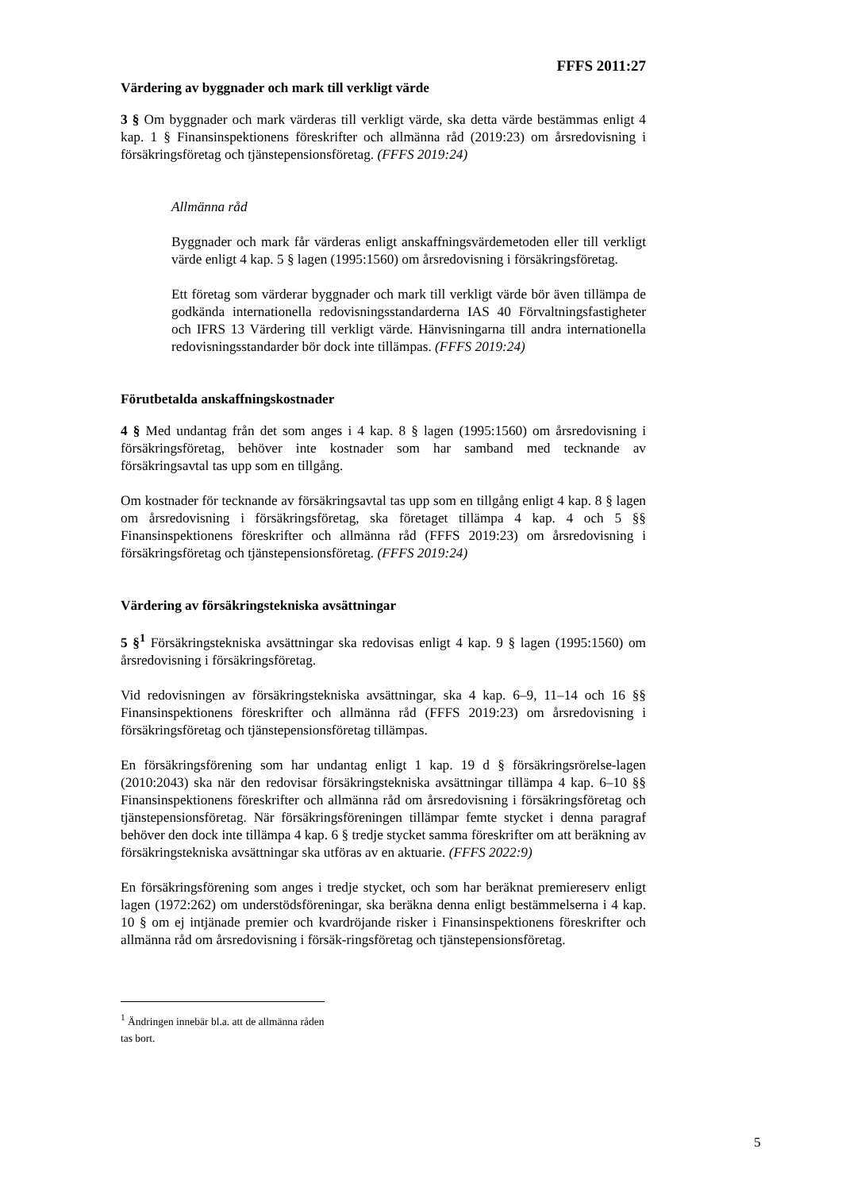FFFS 2011:27
Värdering av byggnader och mark till verkligt värde
3 § Om byggnader och mark värderas till verkligt värde, ska detta värde bestämmas enligt 4 kap. 1 § Finansinspektionens föreskrifter och allmänna råd (2019:23) om årsredovisning i försäkringsföretag och tjänstepensionsföretag. (FFFS 2019:24)
Allmänna råd
Byggnader och mark får värderas enligt anskaffningsvärdemetoden eller till verkligt värde enligt 4 kap. 5 § lagen (1995:1560) om årsredovisning i försäkringsföretag.
Ett företag som värderar byggnader och mark till verkligt värde bör även tillämpa de godkända internationella redovisningsstandarderna IAS 40 Förvaltningsfastigheter och IFRS 13 Värdering till verkligt värde. Hänvisningarna till andra internationella redovisningsstandarder bör dock inte tillämpas. (FFFS 2019:24)
Förutbetalda anskaffningskostnader
4 § Med undantag från det som anges i 4 kap. 8 § lagen (1995:1560) om årsredovisning i försäkringsföretag, behöver inte kostnader som har samband med tecknande av försäkringsavtal tas upp som en tillgång.
Om kostnader för tecknande av försäkringsavtal tas upp som en tillgång enligt 4 kap. 8 § lagen om årsredovisning i försäkringsföretag, ska företaget tillämpa 4 kap. 4 och 5 §§ Finansinspektionens föreskrifter och allmänna råd (FFFS 2019:23) om årsredovisning i försäkringsföretag och tjänstepensionsföretag. (FFFS 2019:24)
Värdering av försäkringstekniska avsättningar
5 §<sup>1</sup> Försäkringstekniska avsättningar ska redovisas enligt 4 kap. 9 § lagen (1995:1560) om årsredovisning i försäkringsföretag.
Vid redovisningen av försäkringstekniska avsättningar, ska 4 kap. 6–9, 11–14 och 16 §§ Finansinspektionens föreskrifter och allmänna råd (FFFS 2019:23) om årsredovisning i försäkringsföretag och tjänstepensionsföretag tillämpas.
En försäkringsförening som har undantag enligt 1 kap. 19 d § försäkringsrörelse-lagen (2010:2043) ska när den redovisar försäkringstekniska avsättningar tillämpa 4 kap. 6–10 §§ Finansinspektionens föreskrifter och allmänna råd om årsredovisning i försäkringsföretag och tjänstepensionsföretag. När försäkringsföreningen tillämpar femte stycket i denna paragraf behöver den dock inte tillämpa 4 kap. 6 § tredje stycket samma föreskrifter om att beräkning av försäkringstekniska avsättningar ska utföras av en aktuarie. (FFFS 2022:9)
En försäkringsförening som anges i tredje stycket, och som har beräknat premiereserv enligt lagen (1972:262) om understödsföreningar, ska beräkna denna enligt bestämmelserna i 4 kap. 10 § om ej intjänade premier och kvardröjande risker i Finansinspektionens föreskrifter och allmänna råd om årsredovisning i försäk-ringsföretag och tjänstepensionsföretag.
<sup>1</sup> Ändringen innebär bl.a. att de allmänna råden tas bort.
5